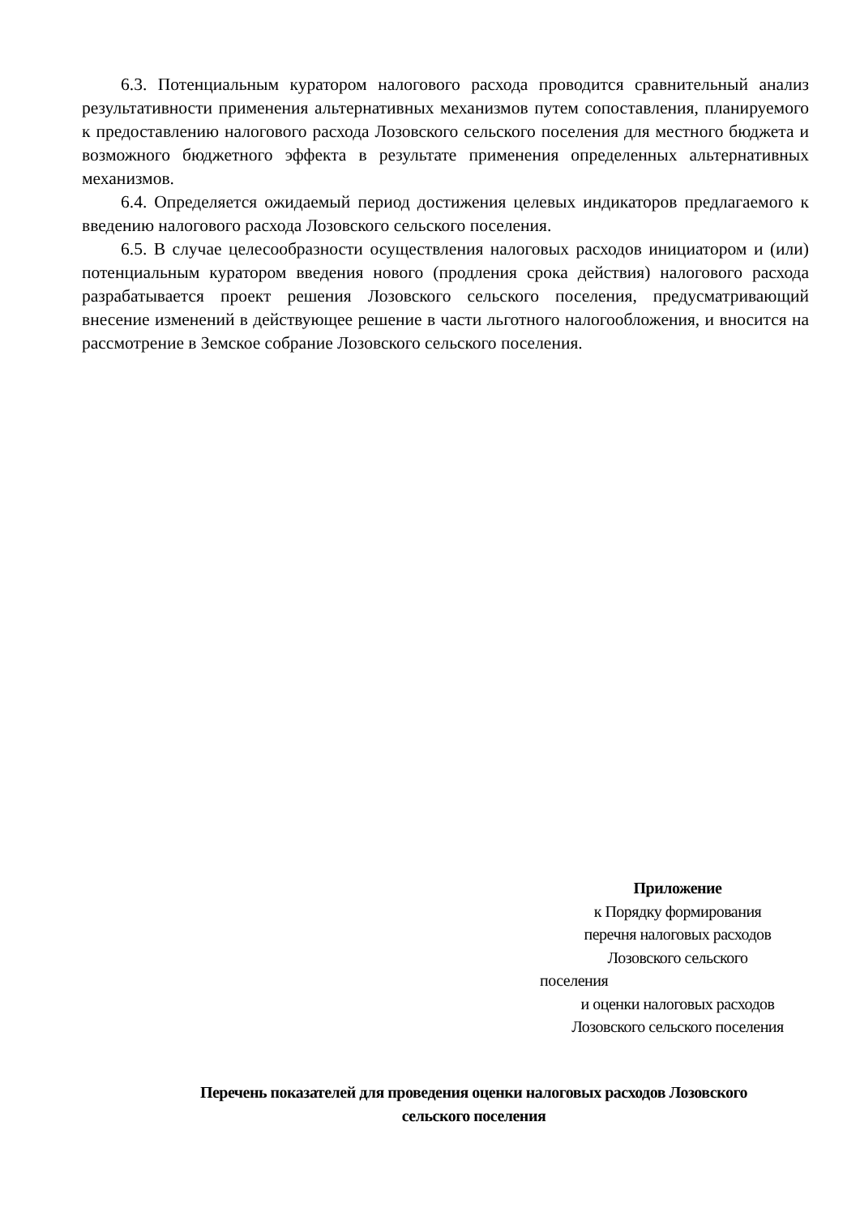6.3. Потенциальным куратором налогового расхода проводится сравнительный анализ результативности применения альтернативных механизмов путем сопоставления, планируемого к предоставлению налогового расхода Лозовского сельского поселения для местного бюджета и возможного бюджетного эффекта в результате применения определенных альтернативных механизмов.
6.4. Определяется ожидаемый период достижения целевых индикаторов предлагаемого к введению налогового расхода Лозовского сельского поселения.
6.5. В случае целесообразности осуществления налоговых расходов инициатором и (или) потенциальным куратором введения нового (продления срока действия) налогового расхода разрабатывается проект решения Лозовского сельского поселения, предусматривающий внесение изменений в действующее решение в части льготного налогообложения, и вносится на рассмотрение в Земское собрание Лозовского сельского поселения.
Приложение
к Порядку формирования
перечня налоговых расходов
Лозовского сельского
поселения
и оценки налоговых расходов
Лозовского сельского поселения
Перечень показателей для проведения оценки налоговых расходов Лозовского
сельского поселения